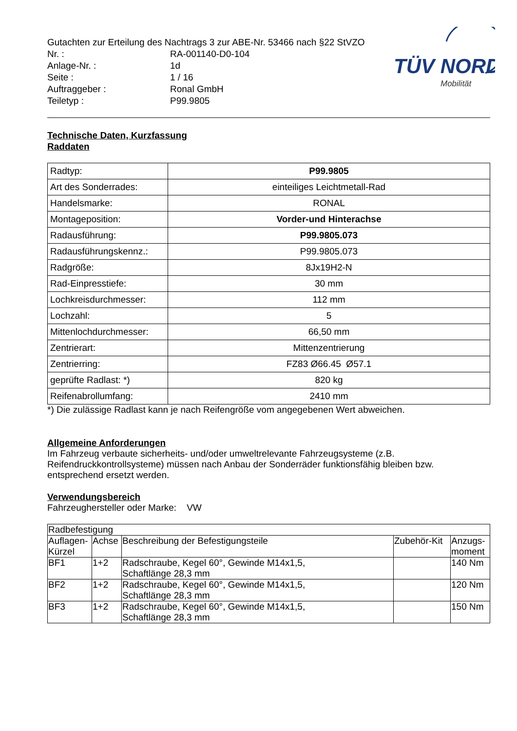TÜV NORD
Mobilität
Gutachten zur Erteilung des Nachtrags 3 zur ABE-Nr. 53466 nach §22 StVZO
Nr. : RA-001140-D0-104
Anlage-Nr. : 1d
Seite : 1 / 16
Auftraggeber : Ronal GmbH
Teiletyp : P99.9805
Technische Daten, Kurzfassung
Raddaten
| Radtyp: | P99.9805 |
| Art des Sonderrades: | einteiliges Leichtmetall-Rad |
| Handelsmarke: | RONAL |
| Montageposition: | Vorder-und Hinterachse |
| Radausführung: | P99.9805.073 |
| Radausführungskennz.: | P99.9805.073 |
| Radgröße: | 8Jx19H2-N |
| Rad-Einpresstiefe: | 30 mm |
| Lochkreisdurchmesser: | 112 mm |
| Lochzahl: | 5 |
| Mittenlochdurchmesser: | 66,50 mm |
| Zentrierart: | Mittenzentrierung |
| Zentrierring: | FZ83 Ø66.45 Ø57.1 |
| geprüfte Radlast: *) | 820 kg |
| Reifenabrollumfang: | 2410 mm |
*) Die zulässige Radlast kann je nach Reifengröße vom angegebenen Wert abweichen.
Allgemeine Anforderungen
Im Fahrzeug verbaute sicherheits- und/oder umweltrelevante Fahrzeugsysteme (z.B. Reifendruckkontrollsysteme) müssen nach Anbau der Sonderräder funktionsfähig bleiben bzw. entsprechend ersetzt werden.
Verwendungsbereich
Fahrzeughersteller oder Marke: VW
| Radbefestigung | | | | |
| Auflagen- Kürzel | Achse | Beschreibung der Befestigungsteile | Zubehör-Kit | Anzugs- moment |
| BF1 | 1+2 | Radschraube, Kegel 60°, Gewinde M14x1,5, Schaftlänge 28,3 mm | | 140 Nm |
| BF2 | 1+2 | Radschraube, Kegel 60°, Gewinde M14x1,5, Schaftlänge 28,3 mm | | 120 Nm |
| BF3 | 1+2 | Radschraube, Kegel 60°, Gewinde M14x1,5, Schaftlänge 28,3 mm | | 150 Nm |